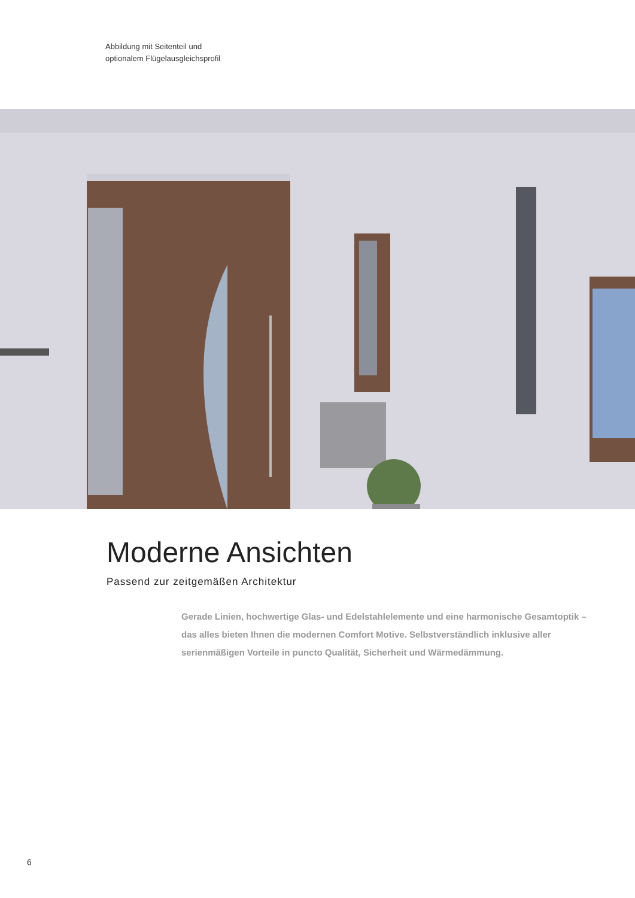Abbildung mit Seitenteil und
optionalem Flügelausgleichsprofil
Moderne Ansichten
Passend zur zeitgemäßen Architektur
Gerade Linien, hochwertige Glas- und Edelstahlelemente und eine harmonische Gesamtoptik – das alles bieten Ihnen die modernen Comfort Motive. Selbstverständlich inklusive aller serienmäßigen Vorteile in puncto Qualität, Sicherheit und Wärmedämmung.
6